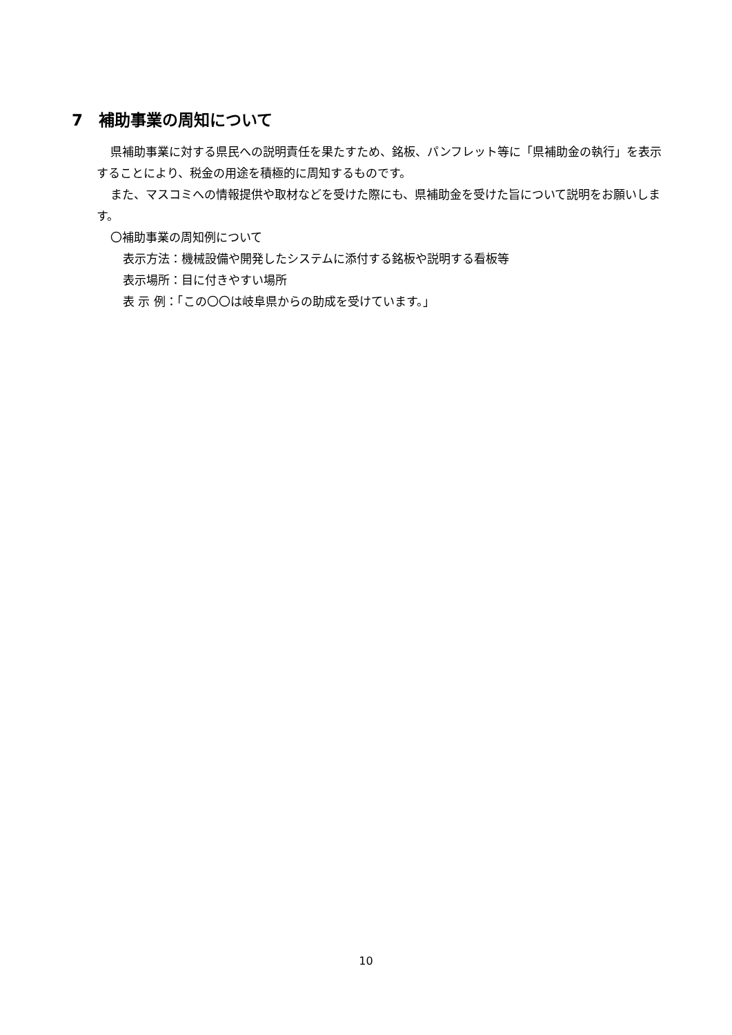7　補助事業の周知について
県補助事業に対する県民への説明責任を果たすため、銘板、パンフレット等に「県補助金の執行」を表示することにより、税金の用途を積極的に周知するものです。
また、マスコミへの情報提供や取材などを受けた際にも、県補助金を受けた旨について説明をお願いします。
〇補助事業の周知例について
表示方法：機械設備や開発したシステムに添付する銘板や説明する看板等
表示場所：目に付きやすい場所
表 示 例：「この〇〇は岐阜県からの助成を受けています。」
10